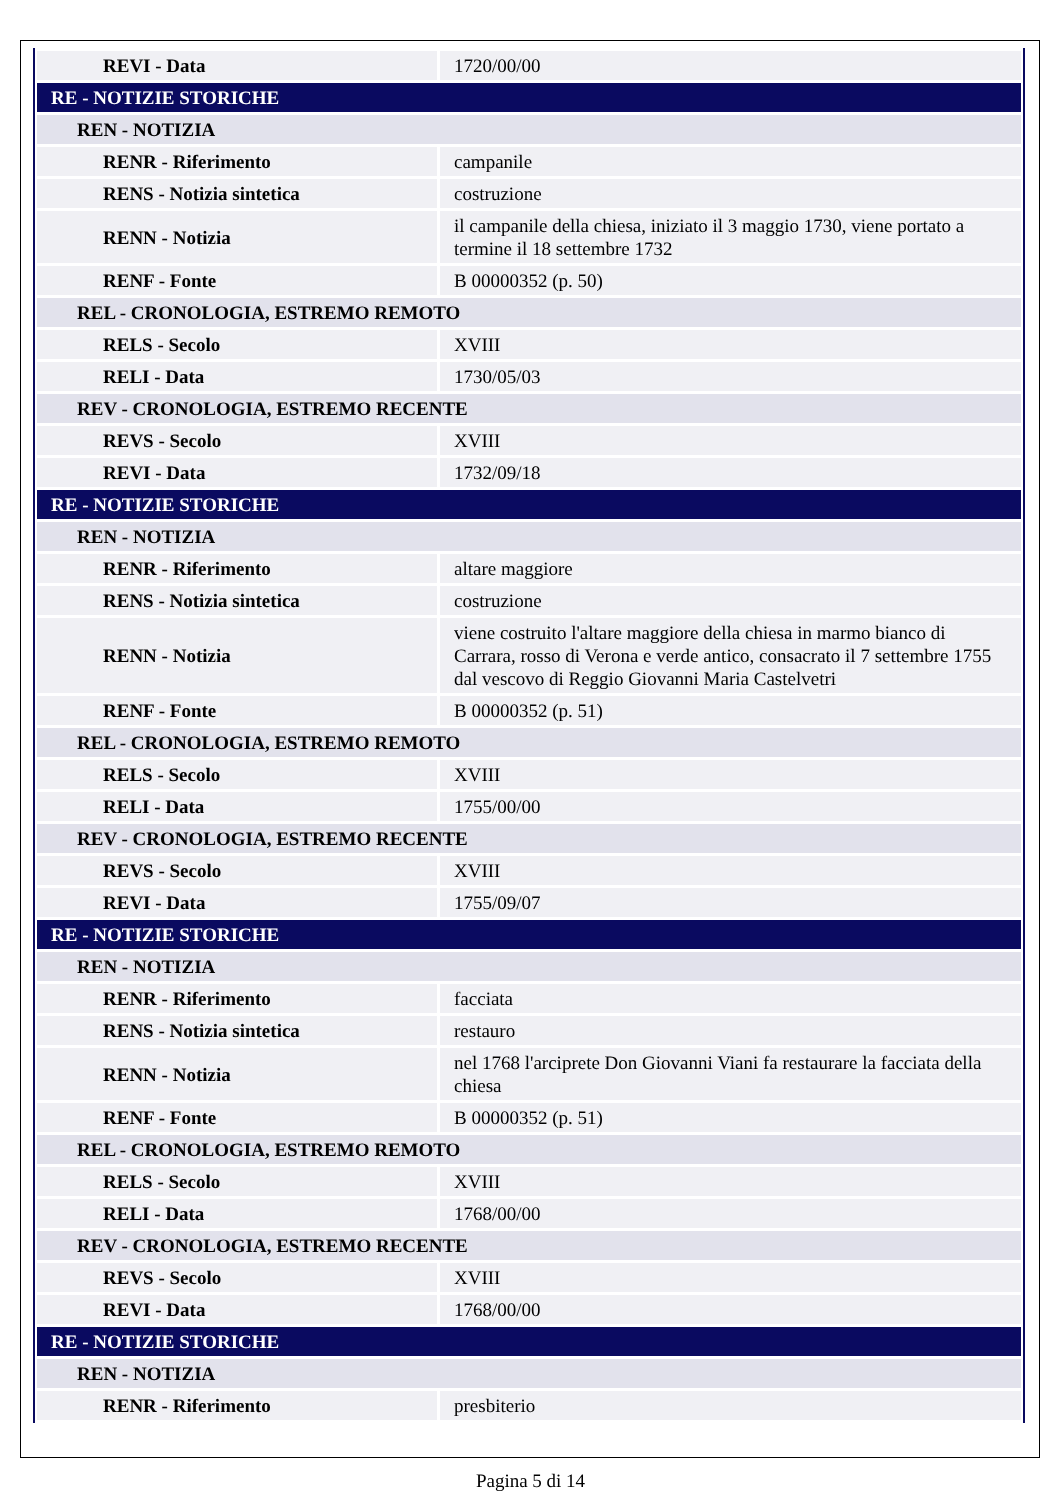| REVI - Data | 1720/00/00 |
| RE - NOTIZIE STORICHE | |
| REN - NOTIZIA | |
| RENR - Riferimento | campanile |
| RENS - Notizia sintetica | costruzione |
| RENN - Notizia | il campanile della chiesa, iniziato il 3 maggio 1730, viene portato a termine il 18 settembre 1732 |
| RENF - Fonte | B 00000352 (p. 50) |
| REL - CRONOLOGIA, ESTREMO REMOTO | |
| RELS - Secolo | XVIII |
| RELI - Data | 1730/05/03 |
| REV - CRONOLOGIA, ESTREMO RECENTE | |
| REVS - Secolo | XVIII |
| REVI - Data | 1732/09/18 |
| RE - NOTIZIE STORICHE | |
| REN - NOTIZIA | |
| RENR - Riferimento | altare maggiore |
| RENS - Notizia sintetica | costruzione |
| RENN - Notizia | viene costruito l'altare maggiore della chiesa in marmo bianco di Carrara, rosso di Verona e verde antico, consacrato il 7 settembre 1755 dal vescovo di Reggio Giovanni Maria Castelvetri |
| RENF - Fonte | B 00000352 (p. 51) |
| REL - CRONOLOGIA, ESTREMO REMOTO | |
| RELS - Secolo | XVIII |
| RELI - Data | 1755/00/00 |
| REV - CRONOLOGIA, ESTREMO RECENTE | |
| REVS - Secolo | XVIII |
| REVI - Data | 1755/09/07 |
| RE - NOTIZIE STORICHE | |
| REN - NOTIZIA | |
| RENR - Riferimento | facciata |
| RENS - Notizia sintetica | restauro |
| RENN - Notizia | nel 1768 l'arciprete Don Giovanni Viani fa restaurare la facciata della chiesa |
| RENF - Fonte | B 00000352 (p. 51) |
| REL - CRONOLOGIA, ESTREMO REMOTO | |
| RELS - Secolo | XVIII |
| RELI - Data | 1768/00/00 |
| REV - CRONOLOGIA, ESTREMO RECENTE | |
| REVS - Secolo | XVIII |
| REVI - Data | 1768/00/00 |
| RE - NOTIZIE STORICHE | |
| REN - NOTIZIA | |
| RENR - Riferimento | presbiterio |
Pagina 5 di 14